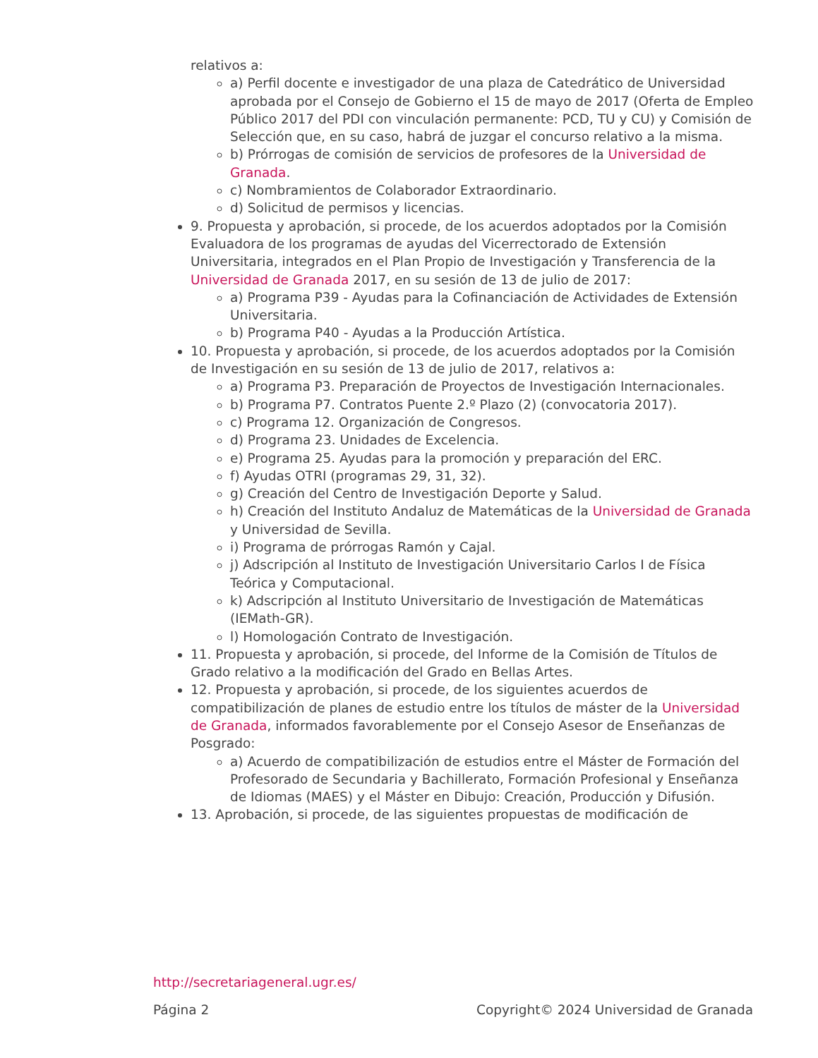relativos a:
a) Perfil docente e investigador de una plaza de Catedrático de Universidad aprobada por el Consejo de Gobierno el 15 de mayo de 2017 (Oferta de Empleo Público 2017 del PDI con vinculación permanente: PCD, TU y CU) y Comisión de Selección que, en su caso, habrá de juzgar el concurso relativo a la misma.
b) Prórrogas de comisión de servicios de profesores de la Universidad de Granada.
c) Nombramientos de Colaborador Extraordinario.
d) Solicitud de permisos y licencias.
9. Propuesta y aprobación, si procede, de los acuerdos adoptados por la Comisión Evaluadora de los programas de ayudas del Vicerrectorado de Extensión Universitaria, integrados en el Plan Propio de Investigación y Transferencia de la Universidad de Granada 2017, en su sesión de 13 de julio de 2017:
a) Programa P39 - Ayudas para la Cofinanciación de Actividades de Extensión Universitaria.
b) Programa P40 - Ayudas a la Producción Artística.
10. Propuesta y aprobación, si procede, de los acuerdos adoptados por la Comisión de Investigación en su sesión de 13 de julio de 2017, relativos a:
a) Programa P3. Preparación de Proyectos de Investigación Internacionales.
b) Programa P7. Contratos Puente 2.º Plazo (2) (convocatoria 2017).
c) Programa 12. Organización de Congresos.
d) Programa 23. Unidades de Excelencia.
e) Programa 25. Ayudas para la promoción y preparación del ERC.
f) Ayudas OTRI (programas 29, 31, 32).
g) Creación del Centro de Investigación Deporte y Salud.
h) Creación del Instituto Andaluz de Matemáticas de la Universidad de Granada y Universidad de Sevilla.
i) Programa de prórrogas Ramón y Cajal.
j) Adscripción al Instituto de Investigación Universitario Carlos I de Física Teórica y Computacional.
k) Adscripción al Instituto Universitario de Investigación de Matemáticas (IEMath-GR).
l) Homologación Contrato de Investigación.
11. Propuesta y aprobación, si procede, del Informe de la Comisión de Títulos de Grado relativo a la modificación del Grado en Bellas Artes.
12. Propuesta y aprobación, si procede, de los siguientes acuerdos de compatibilización de planes de estudio entre los títulos de máster de la Universidad de Granada, informados favorablemente por el Consejo Asesor de Enseñanzas de Posgrado:
a) Acuerdo de compatibilización de estudios entre el Máster de Formación del Profesorado de Secundaria y Bachillerato, Formación Profesional y Enseñanza de Idiomas (MAES) y el Máster en Dibujo: Creación, Producción y Difusión.
13. Aprobación, si procede, de las siguientes propuestas de modificación de
http://secretariageneral.ugr.es/
Página 2 Copyright© 2024 Universidad de Granada